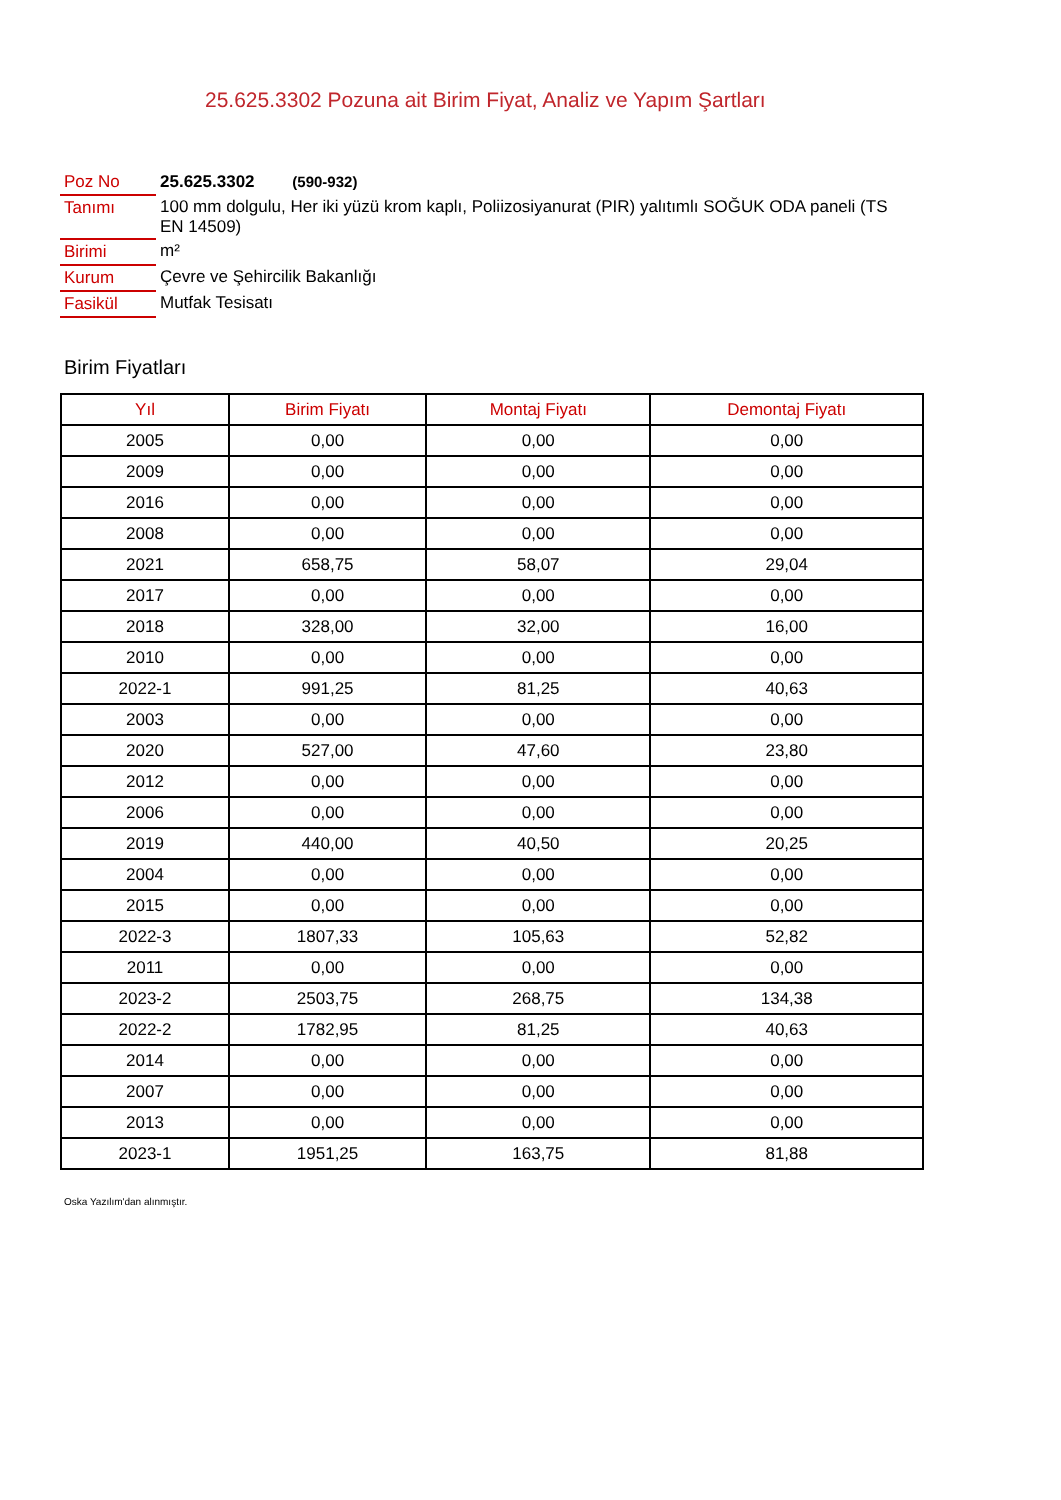25.625.3302 Pozuna ait Birim Fiyat, Analiz ve Yapım Şartları
| Poz No | 25.625.3302 (590-932) |
| Tanımı | 100 mm dolgulu, Her iki yüzü krom kaplı, Poliizosiyanurat (PIR) yalıtımlı SOĞUK ODA paneli (TS EN 14509) |
| Birimi | m² |
| Kurum | Çevre ve Şehircilik Bakanlığı |
| Fasikül | Mutfak Tesisatı |
Birim Fiyatları
| Yıl | Birim Fiyatı | Montaj Fiyatı | Demontaj Fiyatı |
| --- | --- | --- | --- |
| 2005 | 0,00 | 0,00 | 0,00 |
| 2009 | 0,00 | 0,00 | 0,00 |
| 2016 | 0,00 | 0,00 | 0,00 |
| 2008 | 0,00 | 0,00 | 0,00 |
| 2021 | 658,75 | 58,07 | 29,04 |
| 2017 | 0,00 | 0,00 | 0,00 |
| 2018 | 328,00 | 32,00 | 16,00 |
| 2010 | 0,00 | 0,00 | 0,00 |
| 2022-1 | 991,25 | 81,25 | 40,63 |
| 2003 | 0,00 | 0,00 | 0,00 |
| 2020 | 527,00 | 47,60 | 23,80 |
| 2012 | 0,00 | 0,00 | 0,00 |
| 2006 | 0,00 | 0,00 | 0,00 |
| 2019 | 440,00 | 40,50 | 20,25 |
| 2004 | 0,00 | 0,00 | 0,00 |
| 2015 | 0,00 | 0,00 | 0,00 |
| 2022-3 | 1807,33 | 105,63 | 52,82 |
| 2011 | 0,00 | 0,00 | 0,00 |
| 2023-2 | 2503,75 | 268,75 | 134,38 |
| 2022-2 | 1782,95 | 81,25 | 40,63 |
| 2014 | 0,00 | 0,00 | 0,00 |
| 2007 | 0,00 | 0,00 | 0,00 |
| 2013 | 0,00 | 0,00 | 0,00 |
| 2023-1 | 1951,25 | 163,75 | 81,88 |
Oska Yazılım'dan alınmıştır.